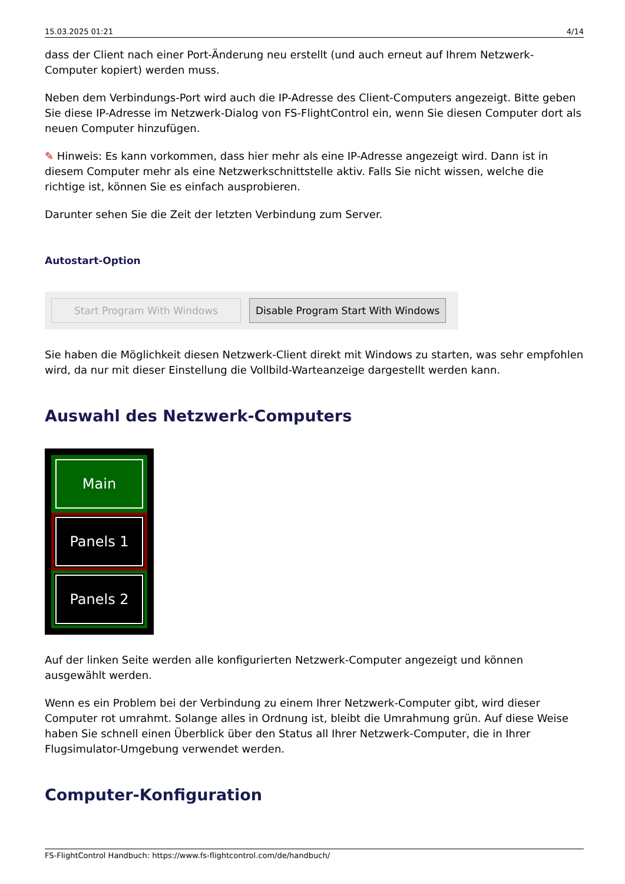15.03.2025 01:21 4/14
dass der Client nach einer Port-Änderung neu erstellt (und auch erneut auf Ihrem Netzwerk-Computer kopiert) werden muss.
Neben dem Verbindungs-Port wird auch die IP-Adresse des Client-Computers angezeigt. Bitte geben Sie diese IP-Adresse im Netzwerk-Dialog von FS-FlightControl ein, wenn Sie diesen Computer dort als neuen Computer hinzufügen.
✎ Hinweis: Es kann vorkommen, dass hier mehr als eine IP-Adresse angezeigt wird. Dann ist in diesem Computer mehr als eine Netzwerkschnittstelle aktiv. Falls Sie nicht wissen, welche die richtige ist, können Sie es einfach ausprobieren.
Darunter sehen Sie die Zeit der letzten Verbindung zum Server.
Autostart-Option
Start Program With Windows Disable Program Start With Windows
Sie haben die Möglichkeit diesen Netzwerk-Client direkt mit Windows zu starten, was sehr empfohlen wird, da nur mit dieser Einstellung die Vollbild-Warteanzeige dargestellt werden kann.
Auswahl des Netzwerk-Computers
Main
Panels 1
Panels 2
Auf der linken Seite werden alle konfigurierten Netzwerk-Computer angezeigt und können ausgewählt werden.
Wenn es ein Problem bei der Verbindung zu einem Ihrer Netzwerk-Computer gibt, wird dieser Computer rot umrahmt. Solange alles in Ordnung ist, bleibt die Umrahmung grün. Auf diese Weise haben Sie schnell einen Überblick über den Status all Ihrer Netzwerk-Computer, die in Ihrer Flugsimulator-Umgebung verwendet werden.
Computer-Konfiguration
FS-FlightControl Handbuch: https://www.fs-flightcontrol.com/de/handbuch/